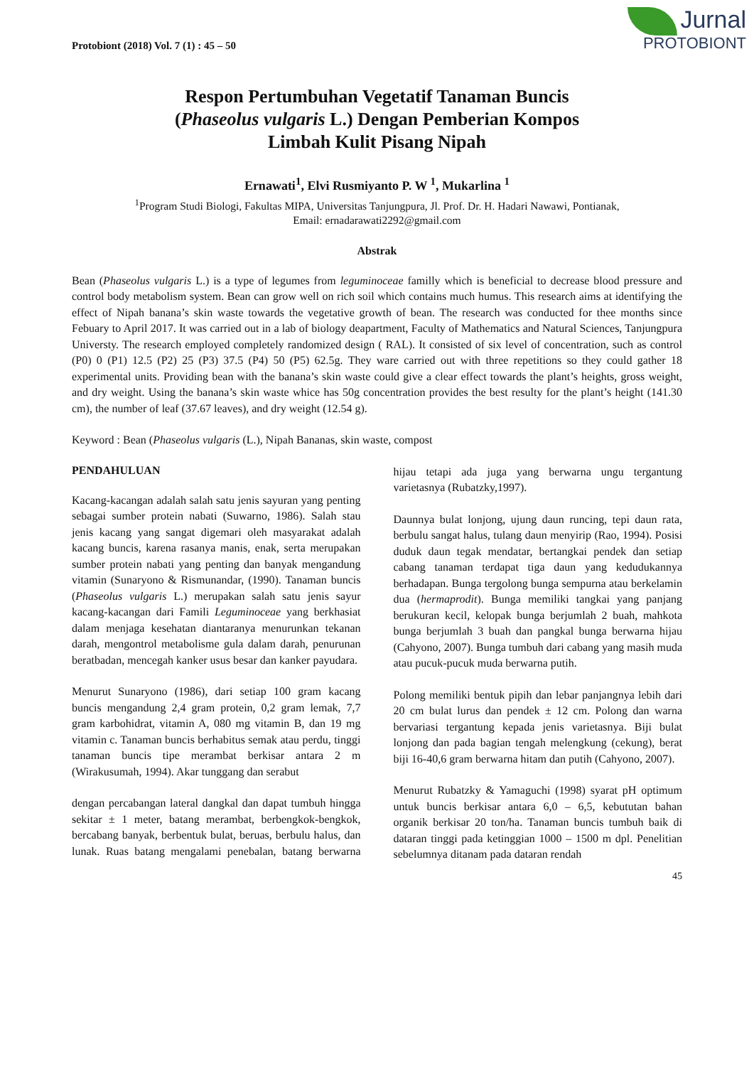Protobiont (2018) Vol. 7 (1) : 45 – 50
Jurnal
PROTOBIONT
Respon Pertumbuhan Vegetatif Tanaman Buncis
(Phaseolus vulgaris L.) Dengan Pemberian Kompos
Limbah Kulit Pisang Nipah
Ernawati<sup>1</sup>, Elvi Rusmiyanto P. W <sup>1</sup>, Mukarlina <sup>1</sup>
<sup>1</sup> Program Studi Biologi, Fakultas MIPA, Universitas Tanjungpura, Jl. Prof. Dr. H. Hadari Nawawi, Pontianak,
Email: ernadarawati2292@gmail.com
Abstrak
Bean (Phaseolus vulgaris L.) is a type of legumes from leguminoceae familly which is beneficial to decrease blood pressure and control body metabolism system. Bean can grow well on rich soil which contains much humus. This research aims at identifying the effect of Nipah banana’s skin waste towards the vegetative growth of bean. The research was conducted for thee months since Febuary to April 2017. It was carried out in a lab of biology deapartment, Faculty of Mathematics and Natural Sciences, Tanjungpura Universty. The research employed completely randomized design ( RAL). It consisted of six level of concentration, such as control (P0) 0 (P1) 12.5 (P2) 25 (P3) 37.5 (P4) 50 (P5) 62.5g. They ware carried out with three repetitions so they could gather 18 experimental units. Providing bean with the banana’s skin waste could give a clear effect towards the plant’s heights, gross weight, and dry weight. Using the banana’s skin waste whice has 50g concentration provides the best resulty for the plant’s height (141.30 cm), the number of leaf (37.67 leaves), and dry weight (12.54 g).
Keyword : Bean (Phaseolus vulgaris (L.), Nipah Bananas, skin waste, compost
PENDAHULUAN
Kacang-kacangan adalah salah satu jenis sayuran yang penting sebagai sumber protein nabati (Suwarno, 1986). Salah stau jenis kacang yang sangat digemari oleh masyarakat adalah kacang buncis, karena rasanya manis, enak, serta merupakan sumber protein nabati yang penting dan banyak mengandung vitamin (Sunaryono & Rismunandar, (1990). Tanaman buncis (Phaseolus vulgaris L.) merupakan salah satu jenis sayur kacang-kacangan dari Famili Leguminoceae yang berkhasiat dalam menjaga kesehatan diantaranya menurunkan tekanan darah, mengontrol metabolisme gula dalam darah, penurunan beratbadan, mencegah kanker usus besar dan kanker payudara.
Menurut Sunaryono (1986), dari setiap 100 gram kacang buncis mengandung 2,4 gram protein, 0,2 gram lemak, 7,7 gram karbohidrat, vitamin A, 080 mg vitamin B, dan 19 mg vitamin c. Tanaman buncis berhabitus semak atau perdu, tinggi tanaman buncis tipe merambat berkisar antara 2 m (Wirakusumah, 1994). Akar tunggang dan serabut
dengan percabangan lateral dangkal dan dapat tumbuh hingga sekitar ± 1 meter, batang merambat, berbengkok-bengkok, bercabang banyak, berbentuk bulat, beruas, berbulu halus, dan lunak. Ruas batang mengalami penebalan, batang berwarna hijau tetapi ada juga yang berwarna ungu tergantung varietasnya (Rubatzky,1997).
Daunnya bulat lonjong, ujung daun runcing, tepi daun rata, berbulu sangat halus, tulang daun menyirip (Rao, 1994). Posisi duduk daun tegak mendatar, bertangkai pendek dan setiap cabang tanaman terdapat tiga daun yang kedudukannya berhadapan. Bunga tergolong bunga sempurna atau berkelamin dua (hermaprodit). Bunga memiliki tangkai yang panjang berukuran kecil, kelopak bunga berjumlah 2 buah, mahkota bunga berjumlah 3 buah dan pangkal bunga berwarna hijau (Cahyono, 2007). Bunga tumbuh dari cabang yang masih muda atau pucuk-pucuk muda berwarna putih.
Polong memiliki bentuk pipih dan lebar panjangnya lebih dari 20 cm bulat lurus dan pendek ± 12 cm. Polong dan warna bervariasi tergantung kepada jenis varietasnya. Biji bulat lonjong dan pada bagian tengah melengkung (cekung), berat biji 16-40,6 gram berwarna hitam dan putih (Cahyono, 2007).
Menurut Rubatzky & Yamaguchi (1998) syarat pH optimum untuk buncis berkisar antara 6,0 – 6,5, kebututan bahan organik berkisar 20 ton/ha. Tanaman buncis tumbuh baik di dataran tinggi pada ketinggian 1000 – 1500 m dpl. Penelitian sebelumnya ditanam pada dataran rendah
45